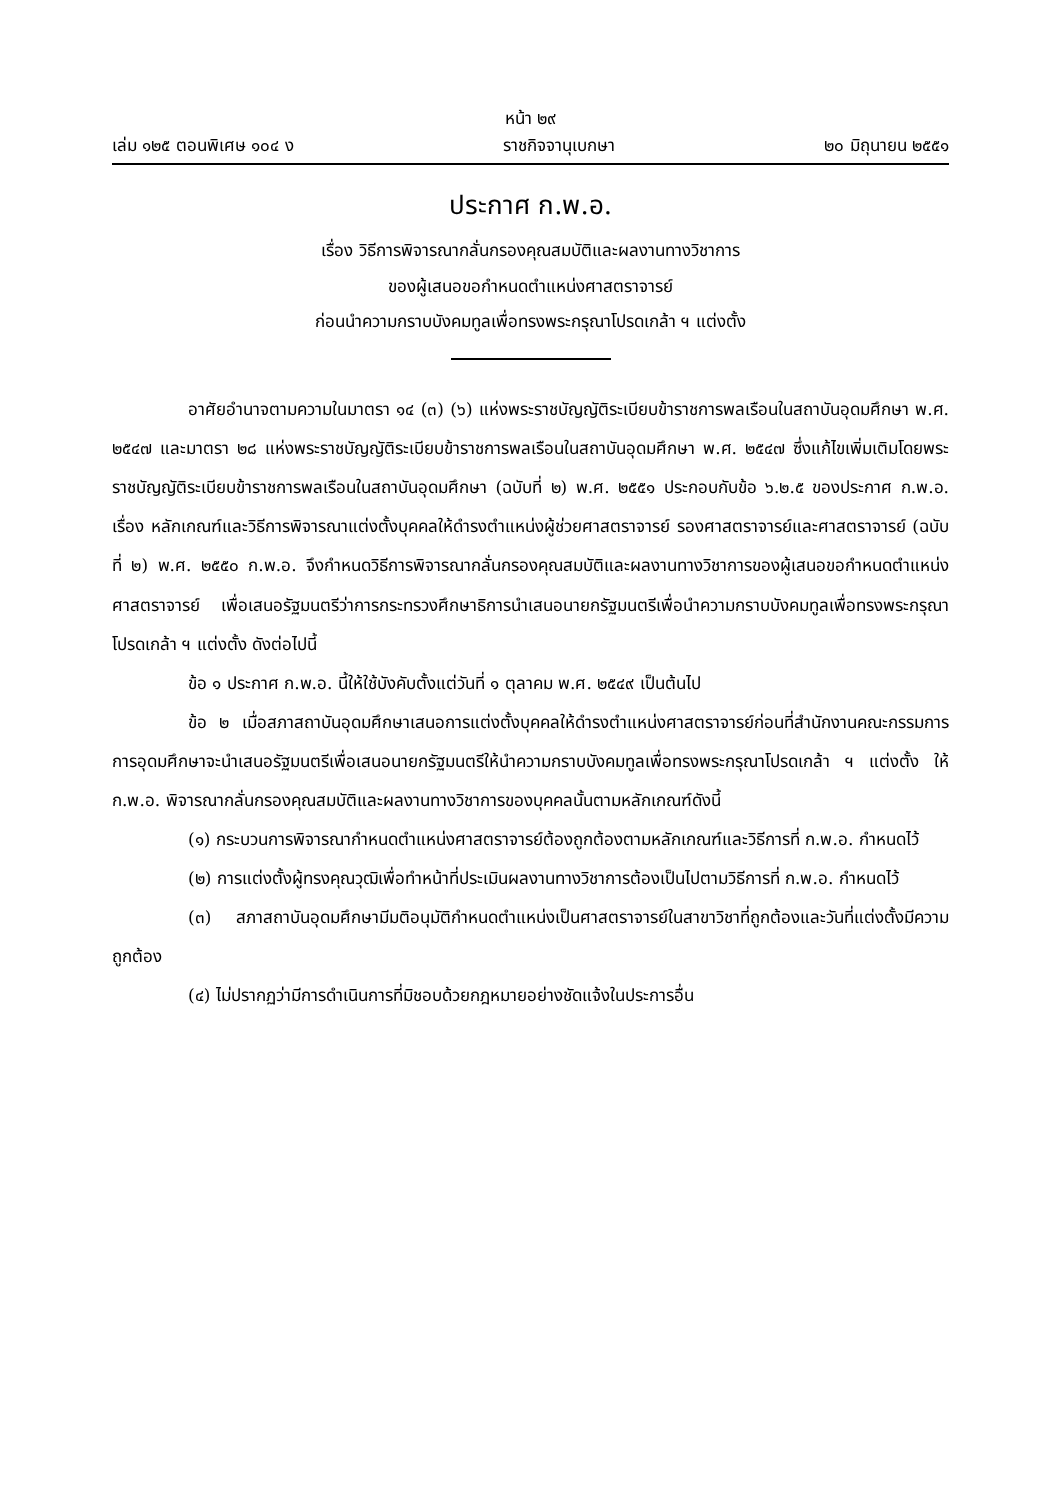หน้า ๒๙
เล่ม ๑๒๕ ตอนพิเศษ ๑๐๔ ง ราชกิจจานุเบกษา ๒๐ มิถุนายน ๒๕๕๑
ประกาศ ก.พ.อ.
เรื่อง วิธีการพิจารณากลั่นกรองคุณสมบัติและผลงานทางวิชาการ
ของผู้เสนอขอกำหนดตำแหน่งศาสตราจารย์
ก่อนนำความกราบบังคมทูลเพื่อทรงพระกรุณาโปรดเกล้า ฯ แต่งตั้ง
อาศัยอำนาจตามความในมาตรา ๑๔ (๓) (๖) แห่งพระราชบัญญัติระเบียบข้าราชการพลเรือนในสถาบันอุดมศึกษา พ.ศ. ๒๕๔๗ และมาตรา ๒๘ แห่งพระราชบัญญัติระเบียบข้าราชการพลเรือนในสถาบันอุดมศึกษา พ.ศ. ๒๕๔๗ ซึ่งแก้ไขเพิ่มเติมโดยพระราชบัญญัติระเบียบข้าราชการพลเรือนในสถาบันอุดมศึกษา (ฉบับที่ ๒) พ.ศ. ๒๕๕๑ ประกอบกับข้อ ๖.๒.๕ ของประกาศ ก.พ.อ. เรื่อง หลักเกณฑ์และวิธีการพิจารณาแต่งตั้งบุคคลให้ดำรงตำแหน่งผู้ช่วยศาสตราจารย์ รองศาสตราจารย์และศาสตราจารย์ (ฉบับที่ ๒) พ.ศ. ๒๕๕๐ ก.พ.อ. จึงกำหนดวิธีการพิจารณากลั่นกรองคุณสมบัติและผลงานทางวิชาการของผู้เสนอขอกำหนดตำแหน่งศาสตราจารย์ เพื่อเสนอรัฐมนตรีว่าการกระทรวงศึกษาธิการนำเสนอนายกรัฐมนตรีเพื่อนำความกราบบังคมทูลเพื่อทรงพระกรุณาโปรดเกล้า ฯ แต่งตั้ง ดังต่อไปนี้
ข้อ ๑ ประกาศ ก.พ.อ. นี้ให้ใช้บังคับตั้งแต่วันที่ ๑ ตุลาคม พ.ศ. ๒๕๔๙ เป็นต้นไป
ข้อ ๒ เมื่อสภาสถาบันอุดมศึกษาเสนอการแต่งตั้งบุคคลให้ดำรงตำแหน่งศาสตราจารย์ก่อนที่สำนักงานคณะกรรมการการอุดมศึกษาจะนำเสนอรัฐมนตรีเพื่อเสนอนายกรัฐมนตรีให้นำความกราบบังคมทูลเพื่อทรงพระกรุณาโปรดเกล้า ฯ แต่งตั้ง ให้ ก.พ.อ. พิจารณากลั่นกรองคุณสมบัติและผลงานทางวิชาการของบุคคลนั้นตามหลักเกณฑ์ดังนี้
(๑) กระบวนการพิจารณากำหนดตำแหน่งศาสตราจารย์ต้องถูกต้องตามหลักเกณฑ์และวิธีการที่ ก.พ.อ. กำหนดไว้
(๒) การแต่งตั้งผู้ทรงคุณวุฒิเพื่อทำหน้าที่ประเมินผลงานทางวิชาการต้องเป็นไปตามวิธีการที่ ก.พ.อ. กำหนดไว้
(๓) สภาสถาบันอุดมศึกษามีมติอนุมัติกำหนดตำแหน่งเป็นศาสตราจารย์ในสาขาวิชาที่ถูกต้องและวันที่แต่งตั้งมีความถูกต้อง
(๔) ไม่ปรากฏว่ามีการดำเนินการที่มิชอบด้วยกฎหมายอย่างชัดแจ้งในประการอื่น